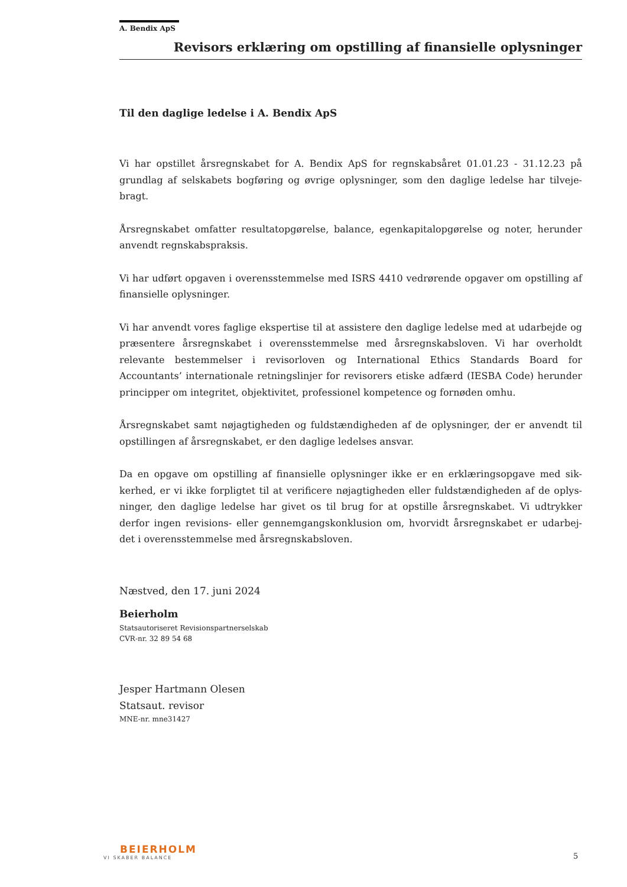A. Bendix ApS
Revisors erklæring om opstilling af finansielle oplysninger
Til den daglige ledelse i A. Bendix ApS
Vi har opstillet årsregnskabet for A. Bendix ApS for regnskabsåret 01.01.23 - 31.12.23 på grundlag af selskabets bogføring og øvrige oplysninger, som den daglige ledelse har tilveje-bragt.
Årsregnskabet omfatter resultatopgørelse, balance, egenkapitalopgørelse og noter, herunder anvendt regnskabspraksis.
Vi har udført opgaven i overensstemmelse med ISRS 4410 vedrørende opgaver om opstilling af finansielle oplysninger.
Vi har anvendt vores faglige ekspertise til at assistere den daglige ledelse med at udarbejde og præsentere årsregnskabet i overensstemmelse med årsregnskabsloven. Vi har overholdt relevante bestemmelser i revisorloven og International Ethics Standards Board for Accountants’ internationale retningslinjer for revisorers etiske adfærd (IESBA Code) herunder principper om integritet, objektivitet, professionel kompetence og fornøden omhu.
Årsregnskabet samt nøjagtigheden og fuldstændigheden af de oplysninger, der er anvendt til opstillingen af årsregnskabet, er den daglige ledelses ansvar.
Da en opgave om opstilling af finansielle oplysninger ikke er en erklæringsopgave med sik-kerhed, er vi ikke forpligtet til at verificere nøjagtigheden eller fuldstændigheden af de oplys-ninger, den daglige ledelse har givet os til brug for at opstille årsregnskabet. Vi udtrykker derfor ingen revisions- eller gennemgangskonklusion om, hvorvidt årsregnskabet er udarbej-det i overensstemmelse med årsregnskabsloven.
Næstved, den 17. juni 2024
Beierholm
Statsautoriseret Revisionspartnerselskab
CVR-nr. 32 89 54 68
Jesper Hartmann Olesen
Statsaut. revisor
MNE-nr. mne31427
BEIERHOLM
VI SKABER BALANCE
5